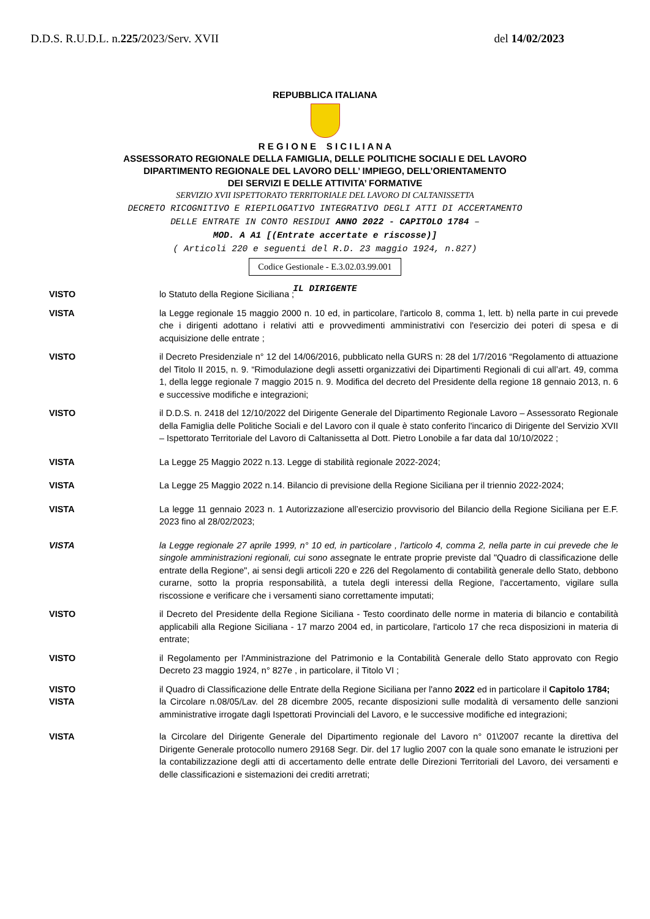D.D.S. R.U.D.L. n.225/2023/Serv. XVII del 14/02/2023
REPUBBLICA ITALIANA
R E G I O N E S I C I L I A N A
ASSESSORATO REGIONALE DELLA FAMIGLIA, DELLE POLITICHE SOCIALI E DEL LAVORO
DIPARTIMENTO REGIONALE DEL LAVORO DELL’ IMPIEGO, DELL’ORIENTAMENTO
DEI SERVIZI E DELLE ATTIVITA’ FORMATIVE
SERVIZIO XVII ISPETTORATO TERRITORIALE DEL LAVORO DI CALTANISSETTA
DECRETO RICOGNITIVO E RIEPILOGATIVO INTEGRATIVO DEGLI ATTI DI ACCERTAMENTO
DELLE ENTRATE IN CONTO RESIDUI ANNO 2022 - CAPITOLO 1784 –
MOD. A A1 [(Entrate accertate e riscosse)]
( Articoli 220 e seguenti del R.D. 23 maggio 1924, n.827)
Codice Gestionale - E.3.02.03.99.001
IL DIRIGENTE
VISTO lo Statuto della Regione Siciliana ;
VISTA la Legge regionale 15 maggio 2000 n. 10 ed, in particolare, l'articolo 8, comma 1, lett. b) nella parte in cui prevede che i dirigenti adottano i relativi atti e provvedimenti amministrativi con l'esercizio dei poteri di spesa e di acquisizione delle entrate ;
VISTO il Decreto Presidenziale n° 12 del 14/06/2016, pubblicato nella GURS n: 28 del 1/7/2016 “Regolamento di attuazione del Titolo II 2015, n. 9. “Rimodulazione degli assetti organizzativi dei Dipartimenti Regionali di cui all’art. 49, comma 1, della legge regionale 7 maggio 2015 n. 9. Modifica del decreto del Presidente della regione 18 gennaio 2013, n. 6 e successive modifiche e integrazioni;
VISTO il D.D.S. n. 2418 del 12/10/2022 del Dirigente Generale del Dipartimento Regionale Lavoro – Assessorato Regionale della Famiglia delle Politiche Sociali e del Lavoro con il quale è stato conferito l'incarico di Dirigente del Servizio XVII – Ispettorato Territoriale del Lavoro di Caltanissetta al Dott. Pietro Lonobile a far data dal 10/10/2022 ;
VISTA La Legge 25 Maggio 2022 n.13. Legge di stabilità regionale 2022-2024;
VISTA La Legge 25 Maggio 2022 n.14. Bilancio di previsione della Regione Siciliana per il triennio 2022-2024;
VISTA La legge 11 gennaio 2023 n. 1 Autorizzazione all’esercizio provvisorio del Bilancio della Regione Siciliana per E.F. 2023 fino al 28/02/2023;
VISTA la Legge regionale 27 aprile 1999, n° 10 ed, in particolare , l'articolo 4, comma 2, nella parte in cui prevede che le singole amministrazioni regionali, cui sono assegnate le entrate proprie previste dal "Quadro di classificazione delle entrate della Regione", ai sensi degli articoli 220 e 226 del Regolamento di contabilità generale dello Stato, debbono curarne, sotto la propria responsabilità, a tutela degli interessi della Regione, l'accertamento, vigilare sulla riscossione e verificare che i versamenti siano correttamente imputati;
VISTO il Decreto del Presidente della Regione Siciliana - Testo coordinato delle norme in materia di bilancio e contabilità applicabili alla Regione Siciliana - 17 marzo 2004 ed, in particolare, l'articolo 17 che reca disposizioni in materia di entrate;
VISTO il Regolamento per l'Amministrazione del Patrimonio e la Contabilità Generale dello Stato approvato con Regio Decreto 23 maggio 1924, n° 827e , in particolare, il Titolo VI ;
VISTO il Quadro di Classificazione delle Entrate della Regione Siciliana per l'anno 2022 ed in particolare il Capitolo 1784;
VISTA la Circolare n.08/05/Lav. del 28 dicembre 2005, recante disposizioni sulle modalità di versamento delle sanzioni amministrative irrogate dagli Ispettorati Provinciali del Lavoro, e le successive modifiche ed integrazioni;
VISTA la Circolare del Dirigente Generale del Dipartimento regionale del Lavoro n° 01\2007 recante la direttiva del Dirigente Generale protocollo numero 29168 Segr. Dir. del 17 luglio 2007 con la quale sono emanate le istruzioni per la contabilizzazione degli atti di accertamento delle entrate delle Direzioni Territoriali del Lavoro, dei versamenti e delle classificazioni e sistemazioni dei crediti arretrati;